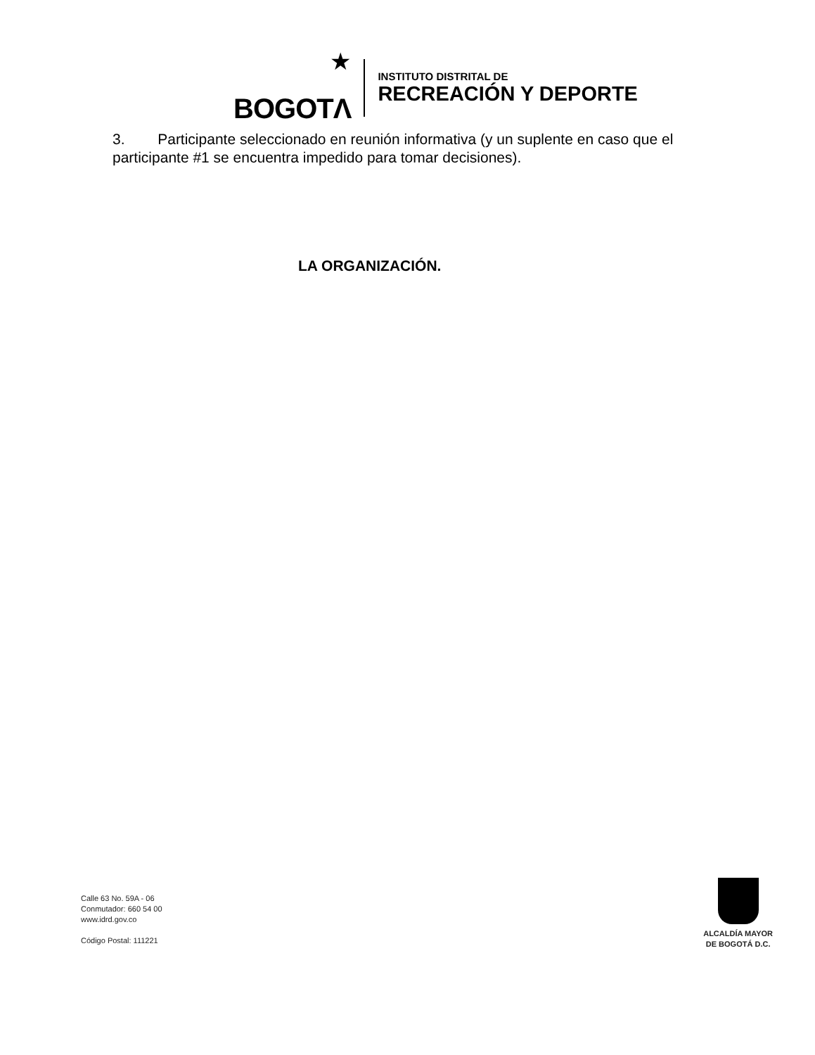★
BOGOTΛ
INSTITUTO DISTRITAL DE
RECREACIÓN Y DEPORTE
3. Participante seleccionado en reunión informativa (y un suplente en caso que el participante #1 se encuentra impedido para tomar decisiones).
LA ORGANIZACIÓN.
Calle 63 No. 59A - 06
Conmutador: 660 54 00
www.idrd.gov.co
Código Postal: 111221
ALCALDÍA MAYOR
DE BOGOTÁ D.C.